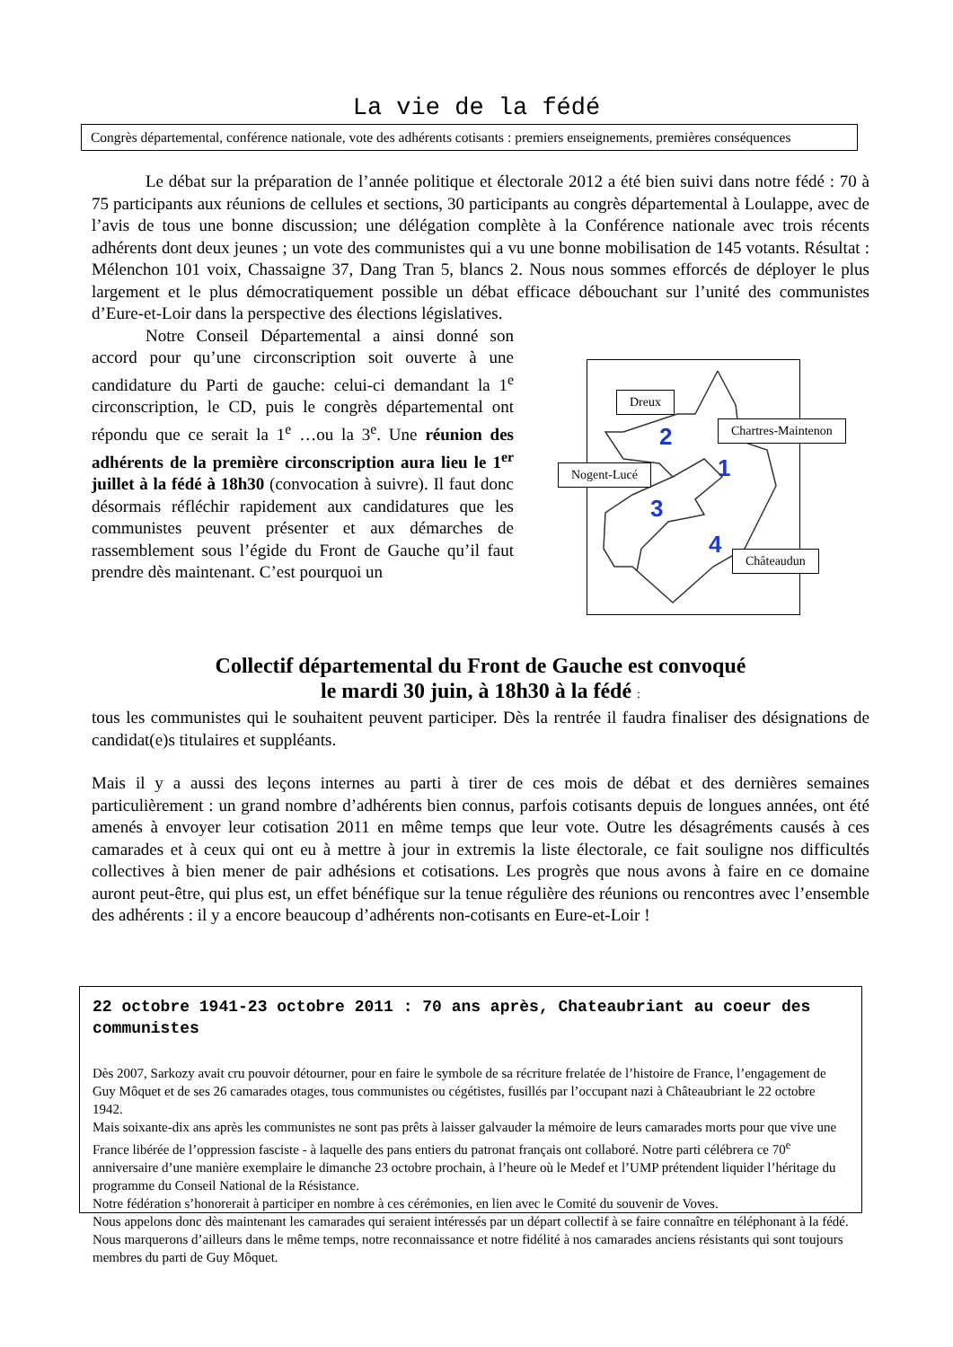La vie de la fédé
Congrès départemental, conférence nationale, vote des adhérents cotisants : premiers enseignements, premières conséquences
Le débat sur la préparation de l’année politique et électorale 2012 a été bien suivi dans notre fédé : 70 à 75 participants aux réunions de cellules et sections, 30 participants au congrès départemental à Loulappe, avec de l’avis de tous une bonne discussion; une délégation complète à la Conférence nationale avec trois récents adhérents dont deux jeunes ; un vote des communistes qui a vu une bonne mobilisation de 145 votants. Résultat : Mélenchon 101 voix, Chassaigne 37, Dang Tran 5, blancs 2. Nous nous sommes efforcés de déployer le plus largement et le plus démocratiquement possible un débat efficace débouchant sur l’unité des communistes d’Eure-et-Loir dans la perspective des élections législatives.
Notre Conseil Départemental a ainsi donné son accord pour qu’une circonscription soit ouverte à une candidature du Parti de gauche: celui-ci demandant la 1<sup>e</sup> circonscription, le CD, puis le congrès départemental ont répondu que ce serait la 1<sup>e</sup> …ou la 3<sup>e</sup>. Une réunion des adhérents de la première circonscription aura lieu le 1<sup>er</sup> juillet à la fédé à 18h30 (convocation à suivre). Il faut donc désormais réfléchir rapidement aux candidatures que les communistes peuvent présenter et aux démarches de rassemblement sous l’égide du Front de Gauche qu’il faut prendre dès maintenant. C’est pourquoi un
2
1
3
4
Dreux
Chartres-Maintenon
Nogent-Lucé
Châteaudun
Collectif départemental du Front de Gauche est convoqué
le mardi 30 juin, à 18h30 à la fédé :
tous les communistes qui le souhaitent peuvent participer. Dès la rentrée il faudra finaliser des désignations de candidat(e)s titulaires et suppléants.
Mais il y a aussi des leçons internes au parti à tirer de ces mois de débat et des dernières semaines particulièrement : un grand nombre d’adhérents bien connus, parfois cotisants depuis de longues années, ont été amenés à envoyer leur cotisation 2011 en même temps que leur vote. Outre les désagréments causés à ces camarades et à ceux qui ont eu à mettre à jour in extremis la liste électorale, ce fait souligne nos difficultés collectives à bien mener de pair adhésions et cotisations. Les progrès que nous avons à faire en ce domaine auront peut-être, qui plus est, un effet bénéfique sur la tenue régulière des réunions ou rencontres avec l’ensemble des adhérents : il y a encore beaucoup d’adhérents non-cotisants en Eure-et-Loir !
22 octobre 1941-23 octobre 2011 : 70 ans après, Chateaubriant au coeur des communistes
Dès 2007, Sarkozy avait cru pouvoir détourner, pour en faire le symbole de sa récriture frelatée de l’histoire de France, l’engagement de Guy Môquet et de ses 26 camarades otages, tous communistes ou cégétistes, fusillés par l’occupant nazi à Châteaubriant le 22 octobre 1942.
Mais soixante-dix ans après les communistes ne sont pas prêts à laisser galvauder la mémoire de leurs camarades morts pour que vive une France libérée de l’oppression fasciste - à laquelle des pans entiers du patronat français ont collaboré. Notre parti célébrera ce 70<sup>e</sup> anniversaire d’une manière exemplaire le dimanche 23 octobre prochain, à l’heure où le Medef et l’UMP prétendent liquider l’héritage du programme du Conseil National de la Résistance.
Notre fédération s’honorerait à participer en nombre à ces cérémonies, en lien avec le Comité du souvenir de Voves.
Nous appelons donc dès maintenant les camarades qui seraient intéressés par un départ collectif à se faire connaître en téléphonant à la fédé.
Nous marquerons d’ailleurs dans le même temps, notre reconnaissance et notre fidélité à nos camarades anciens résistants qui sont toujours membres du parti de Guy Môquet.